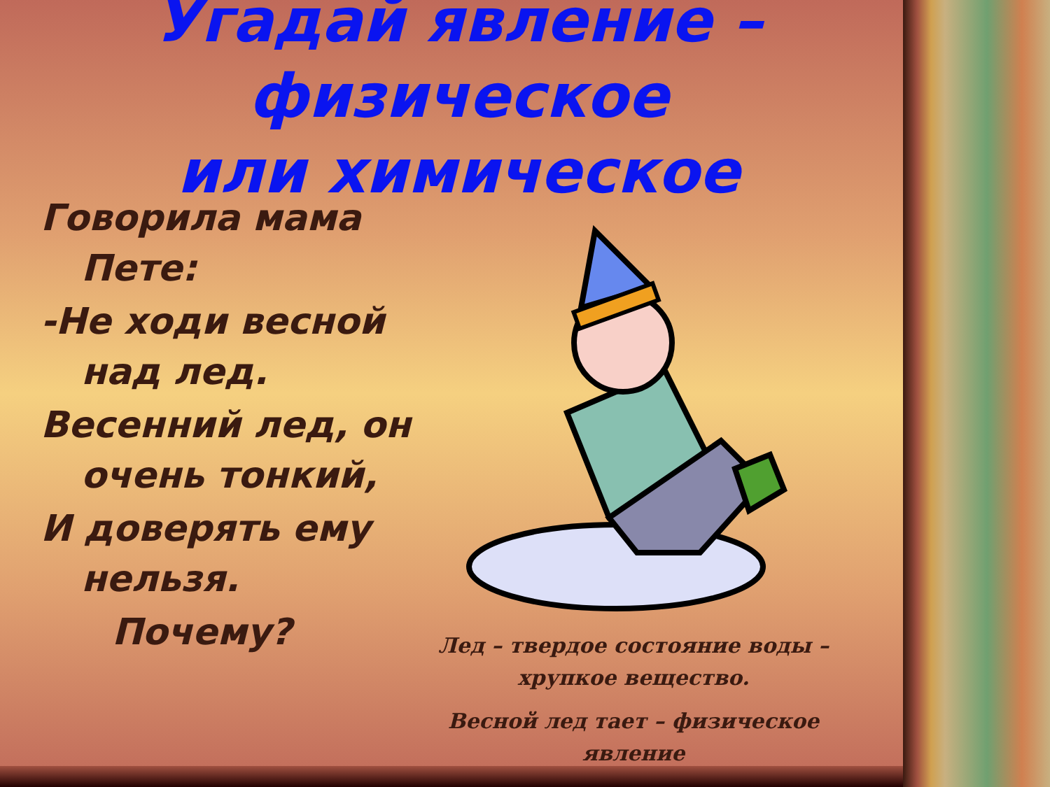Угадай явление – физическое
или химическое
Говорила мама Пете:
-Не ходи весной над лед.
Весенний лед, он очень тонкий,
И доверять ему нельзя.
Почему?
Лед – твердое состояние воды – хрупкое вещество.
Весной лед тает – физическое явление